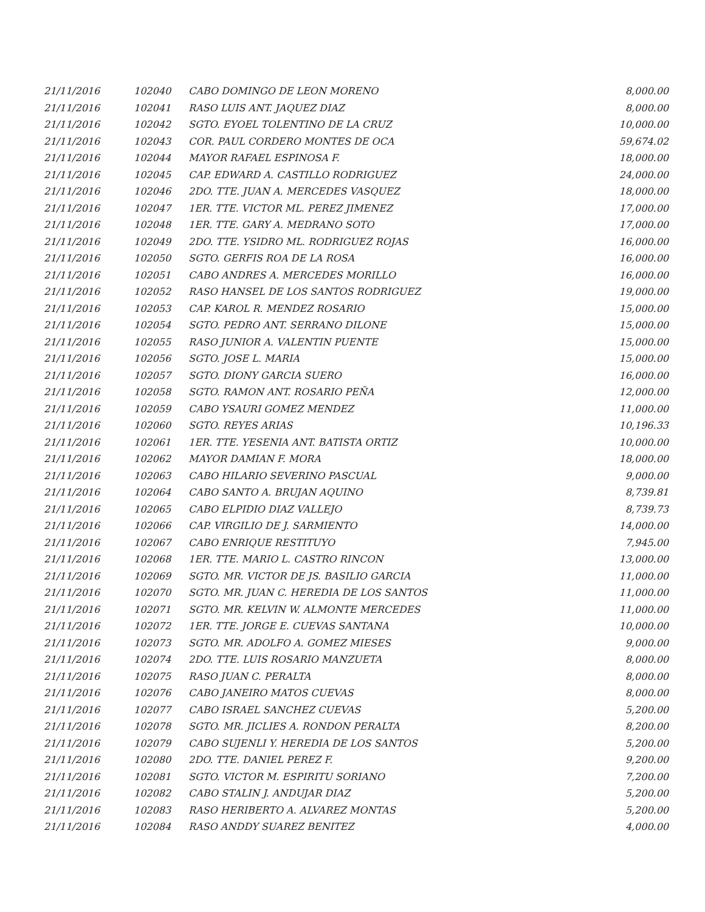| 21/11/2016 | 102040 | CABO DOMINGO DE LEON MORENO | 8,000.00 |
| 21/11/2016 | 102041 | RASO LUIS ANT. JAQUEZ DIAZ | 8,000.00 |
| 21/11/2016 | 102042 | SGTO. EYOEL TOLENTINO DE LA CRUZ | 10,000.00 |
| 21/11/2016 | 102043 | COR. PAUL CORDERO MONTES DE OCA | 59,674.02 |
| 21/11/2016 | 102044 | MAYOR RAFAEL ESPINOSA F. | 18,000.00 |
| 21/11/2016 | 102045 | CAP. EDWARD A. CASTILLO RODRIGUEZ | 24,000.00 |
| 21/11/2016 | 102046 | 2DO. TTE. JUAN A. MERCEDES VASQUEZ | 18,000.00 |
| 21/11/2016 | 102047 | 1ER. TTE. VICTOR ML. PEREZ JIMENEZ | 17,000.00 |
| 21/11/2016 | 102048 | 1ER. TTE. GARY A. MEDRANO SOTO | 17,000.00 |
| 21/11/2016 | 102049 | 2DO. TTE. YSIDRO ML. RODRIGUEZ ROJAS | 16,000.00 |
| 21/11/2016 | 102050 | SGTO. GERFIS ROA DE LA ROSA | 16,000.00 |
| 21/11/2016 | 102051 | CABO ANDRES A. MERCEDES MORILLO | 16,000.00 |
| 21/11/2016 | 102052 | RASO HANSEL DE LOS SANTOS RODRIGUEZ | 19,000.00 |
| 21/11/2016 | 102053 | CAP. KAROL R. MENDEZ ROSARIO | 15,000.00 |
| 21/11/2016 | 102054 | SGTO. PEDRO ANT. SERRANO DILONE | 15,000.00 |
| 21/11/2016 | 102055 | RASO JUNIOR A. VALENTIN PUENTE | 15,000.00 |
| 21/11/2016 | 102056 | SGTO. JOSE L. MARIA | 15,000.00 |
| 21/11/2016 | 102057 | SGTO. DIONY GARCIA SUERO | 16,000.00 |
| 21/11/2016 | 102058 | SGTO. RAMON ANT. ROSARIO PEÑA | 12,000.00 |
| 21/11/2016 | 102059 | CABO YSAURI GOMEZ MENDEZ | 11,000.00 |
| 21/11/2016 | 102060 | SGTO. REYES ARIAS | 10,196.33 |
| 21/11/2016 | 102061 | 1ER. TTE. YESENIA ANT. BATISTA ORTIZ | 10,000.00 |
| 21/11/2016 | 102062 | MAYOR DAMIAN F. MORA | 18,000.00 |
| 21/11/2016 | 102063 | CABO HILARIO SEVERINO PASCUAL | 9,000.00 |
| 21/11/2016 | 102064 | CABO SANTO A. BRUJAN AQUINO | 8,739.81 |
| 21/11/2016 | 102065 | CABO ELPIDIO DIAZ VALLEJO | 8,739.73 |
| 21/11/2016 | 102066 | CAP. VIRGILIO DE J. SARMIENTO | 14,000.00 |
| 21/11/2016 | 102067 | CABO ENRIQUE RESTITUYO | 7,945.00 |
| 21/11/2016 | 102068 | 1ER. TTE. MARIO L. CASTRO RINCON | 13,000.00 |
| 21/11/2016 | 102069 | SGTO. MR. VICTOR DE JS. BASILIO GARCIA | 11,000.00 |
| 21/11/2016 | 102070 | SGTO. MR. JUAN C. HEREDIA DE LOS SANTOS | 11,000.00 |
| 21/11/2016 | 102071 | SGTO. MR. KELVIN W. ALMONTE MERCEDES | 11,000.00 |
| 21/11/2016 | 102072 | 1ER. TTE. JORGE E. CUEVAS SANTANA | 10,000.00 |
| 21/11/2016 | 102073 | SGTO. MR. ADOLFO A. GOMEZ MIESES | 9,000.00 |
| 21/11/2016 | 102074 | 2DO. TTE. LUIS ROSARIO MANZUETA | 8,000.00 |
| 21/11/2016 | 102075 | RASO JUAN C. PERALTA | 8,000.00 |
| 21/11/2016 | 102076 | CABO JANEIRO MATOS CUEVAS | 8,000.00 |
| 21/11/2016 | 102077 | CABO ISRAEL SANCHEZ CUEVAS | 5,200.00 |
| 21/11/2016 | 102078 | SGTO. MR. JICLIES A. RONDON PERALTA | 8,200.00 |
| 21/11/2016 | 102079 | CABO SUJENLI Y. HEREDIA DE LOS SANTOS | 5,200.00 |
| 21/11/2016 | 102080 | 2DO. TTE. DANIEL PEREZ F. | 9,200.00 |
| 21/11/2016 | 102081 | SGTO. VICTOR M. ESPIRITU SORIANO | 7,200.00 |
| 21/11/2016 | 102082 | CABO STALIN J. ANDUJAR DIAZ | 5,200.00 |
| 21/11/2016 | 102083 | RASO HERIBERTO A. ALVAREZ MONTAS | 5,200.00 |
| 21/11/2016 | 102084 | RASO ANDDY SUAREZ BENITEZ | 4,000.00 |